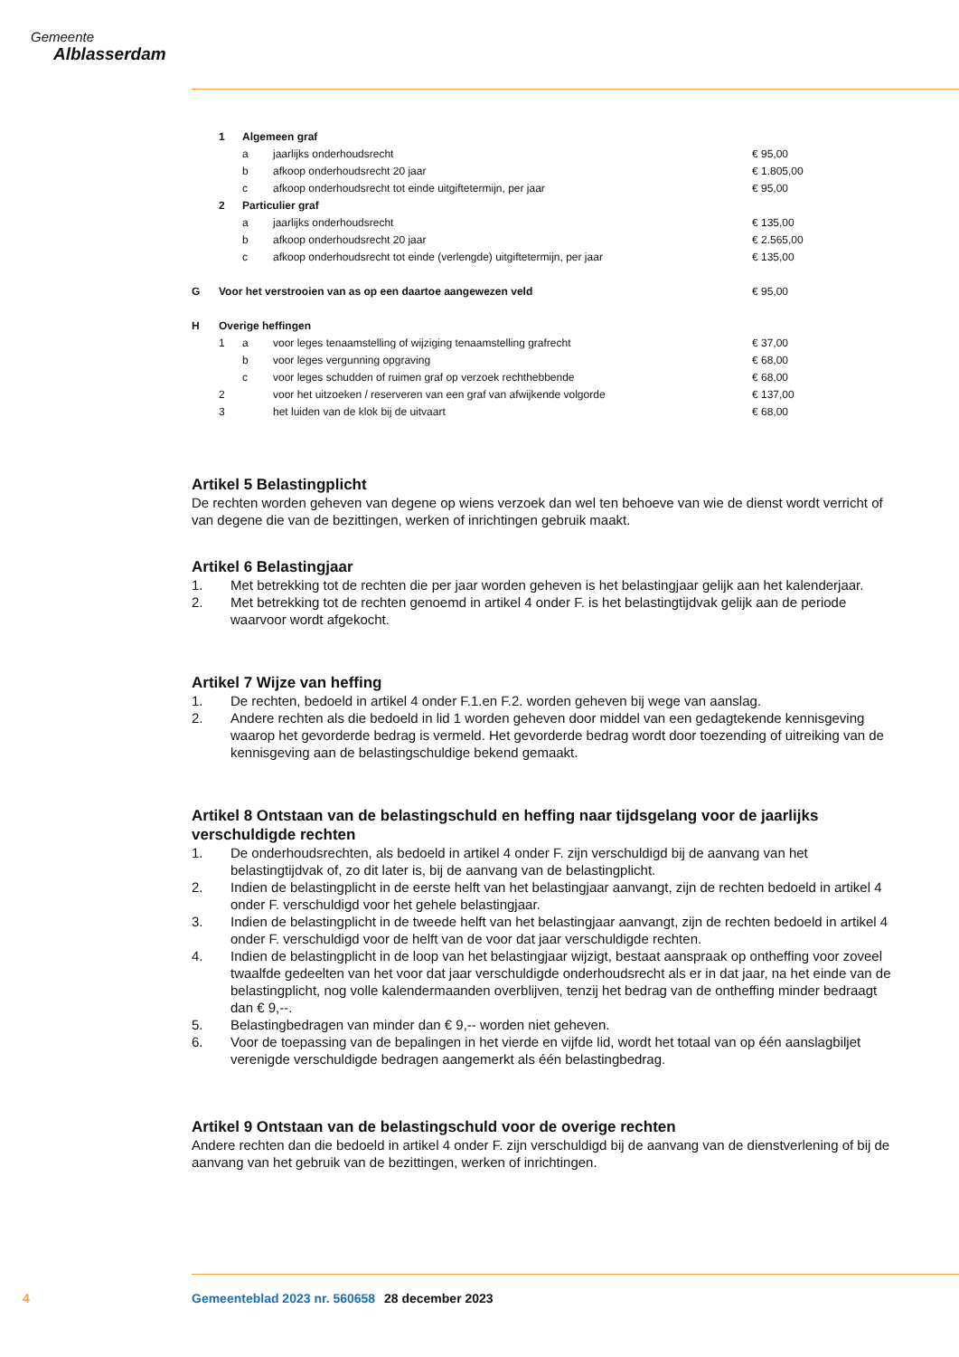Gemeente
Alblasserdam
| | 1 | Algemeen graf | | |
| | | a | jaarlijks onderhoudsrecht | € 95,00 |
| | | b | afkoop onderhoudsrecht 20 jaar | € 1.805,00 |
| | | c | afkoop onderhoudsrecht tot einde uitgiftetermijn, per jaar | € 95,00 |
| | 2 | Particulier graf | | |
| | | a | jaarlijks onderhoudsrecht | € 135,00 |
| | | b | afkoop onderhoudsrecht 20 jaar | € 2.565,00 |
| | | c | afkoop onderhoudsrecht tot einde (verlengde) uitgiftetermijn, per jaar | € 135,00 |
| G | Voor het verstrooien van as op een daartoe aangewezen veld | | | € 95,00 |
| H | Overige heffingen | | | |
| | 1 | a | voor leges tenaamstelling of wijziging tenaamstelling grafrecht | € 37,00 |
| | | b | voor leges vergunning opgraving | € 68,00 |
| | | c | voor leges schudden of ruimen graf op verzoek rechthebbende | € 68,00 |
| | 2 | | voor het uitzoeken / reserveren van een graf van afwijkende volgorde | € 137,00 |
| | 3 | | het luiden van de klok bij de uitvaart | € 68,00 |
Artikel 5 Belastingplicht
De rechten worden geheven van degene op wiens verzoek dan wel ten behoeve van wie de dienst wordt verricht of van degene die van de bezittingen, werken of inrichtingen gebruik maakt.
Artikel 6 Belastingjaar
1. Met betrekking tot de rechten die per jaar worden geheven is het belastingjaar gelijk aan het kalenderjaar.
2. Met betrekking tot de rechten genoemd in artikel 4 onder F. is het belastingtijdvak gelijk aan de periode waarvoor wordt afgekocht.
Artikel 7 Wijze van heffing
1. De rechten, bedoeld in artikel 4 onder F.1.en F.2. worden geheven bij wege van aanslag.
2. Andere rechten als die bedoeld in lid 1 worden geheven door middel van een gedagtekende kennisgeving waarop het gevorderde bedrag is vermeld. Het gevorderde bedrag wordt door toezending of uitreiking van de kennisgeving aan de belastingschuldige bekend gemaakt.
Artikel 8 Ontstaan van de belastingschuld en heffing naar tijdsgelang voor de jaarlijks verschuldigde rechten
1. De onderhoudsrechten, als bedoeld in artikel 4 onder F. zijn verschuldigd bij de aanvang van het belastingtijdvak of, zo dit later is, bij de aanvang van de belastingplicht.
2. Indien de belastingplicht in de eerste helft van het belastingjaar aanvangt, zijn de rechten bedoeld in artikel 4 onder F. verschuldigd voor het gehele belastingjaar.
3. Indien de belastingplicht in de tweede helft van het belastingjaar aanvangt, zijn de rechten bedoeld in artikel 4 onder F. verschuldigd voor de helft van de voor dat jaar verschuldigde rechten.
4. Indien de belastingplicht in de loop van het belastingjaar wijzigt, bestaat aanspraak op ontheffing voor zoveel twaalfde gedeelten van het voor dat jaar verschuldigde onderhoudsrecht als er in dat jaar, na het einde van de belastingplicht, nog volle kalendermaanden overblijven, tenzij het bedrag van de ontheffing minder bedraagt dan € 9,--.
5. Belastingbedragen van minder dan € 9,-- worden niet geheven.
6. Voor de toepassing van de bepalingen in het vierde en vijfde lid, wordt het totaal van op één aanslagbiljet verenigde verschuldigde bedragen aangemerkt als één belastingbedrag.
Artikel 9 Ontstaan van de belastingschuld voor de overige rechten
Andere rechten dan die bedoeld in artikel 4 onder F. zijn verschuldigd bij de aanvang van de dienstverlening of bij de aanvang van het gebruik van de bezittingen, werken of inrichtingen.
4 Gemeenteblad 2023 nr. 560658 28 december 2023